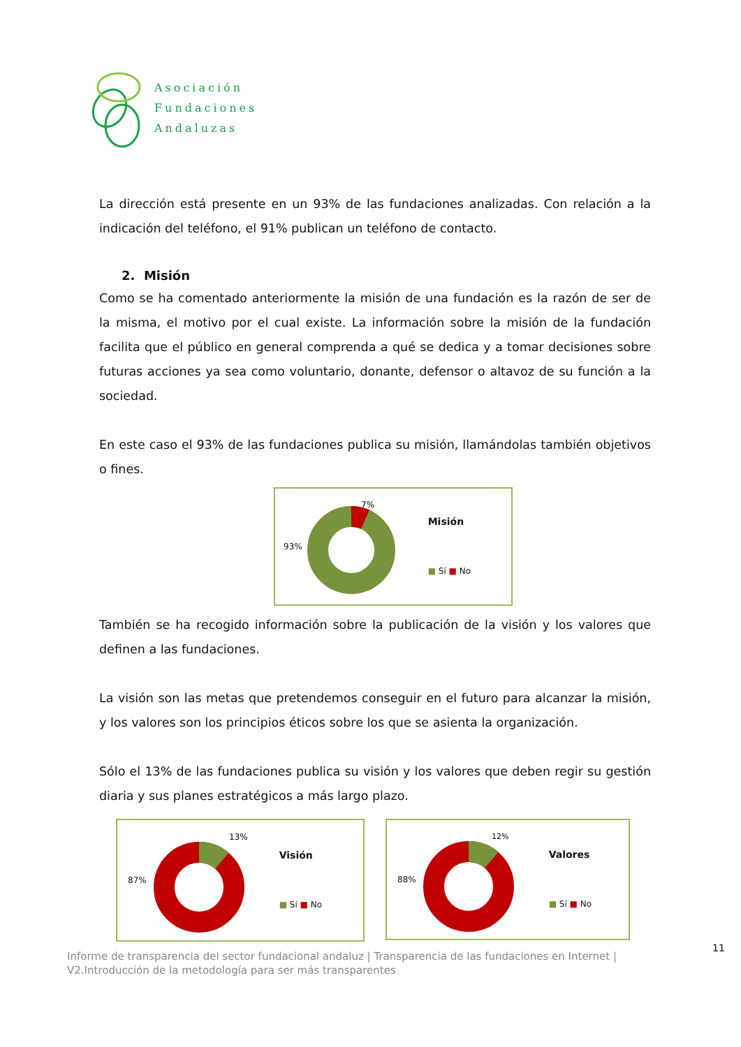Asociación
Fundaciones
Andaluzas
La dirección está presente en un 93% de las fundaciones analizadas. Con relación a la indicación del teléfono, el 91% publican un teléfono de contacto.
2. Misión
Como se ha comentado anteriormente la misión de una fundación es la razón de ser de la misma, el motivo por el cual existe. La información sobre la misión de la fundación facilita que el público en general comprenda a qué se dedica y a tomar decisiones sobre futuras acciones ya sea como voluntario, donante, defensor o altavoz de su función a la sociedad.
En este caso el 93% de las fundaciones publica su misión, llamándolas también objetivos o fines.
93%
7%
Misión
■ Sí ■ No
También se ha recogido información sobre la publicación de la visión y los valores que definen a las fundaciones.
La visión son las metas que pretendemos conseguir en el futuro para alcanzar la misión, y los valores son los principios éticos sobre los que se asienta la organización.
Sólo el 13% de las fundaciones publica su visión y los valores que deben regir su gestión diaria y sus planes estratégicos a más largo plazo.
87%
13%
Visión
■ Sí ■ No
88%
12%
Valores
■ Sí ■ No
11
Informe de transparencia del sector fundacional andaluz | Transparencia de las fundaciones en Internet |
V2.Introducción de la metodología para ser más transparentes